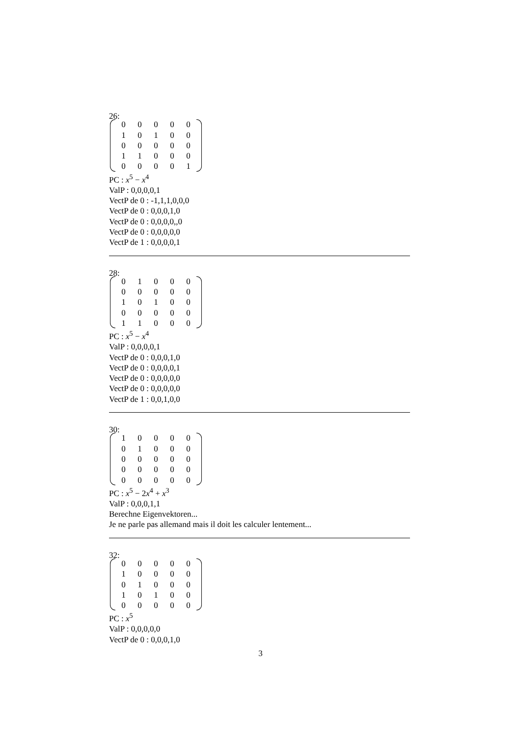26:
| 0 | 0 | 0 | 0 | 0 |
| 1 | 0 | 1 | 0 | 0 |
| 0 | 0 | 0 | 0 | 0 |
| 1 | 1 | 0 | 0 | 0 |
| 0 | 0 | 0 | 0 | 1 |
PC : x<sup>5</sup> − x<sup>4</sup>
ValP : 0,0,0,0,1
VectP de 0 : -1,1,1,0,0,0
VectP de 0 : 0,0,0,1,0
VectP de 0 : 0,0,0,0,,0
VectP de 0 : 0,0,0,0,0
VectP de 1 : 0,0,0,0,1
28:
| 0 | 1 | 0 | 0 | 0 |
| 0 | 0 | 0 | 0 | 0 |
| 1 | 0 | 1 | 0 | 0 |
| 0 | 0 | 0 | 0 | 0 |
| 1 | 1 | 0 | 0 | 0 |
PC : x<sup>5</sup> − x<sup>4</sup>
ValP : 0,0,0,0,1
VectP de 0 : 0,0,0,1,0
VectP de 0 : 0,0,0,0,1
VectP de 0 : 0,0,0,0,0
VectP de 0 : 0,0,0,0,0
VectP de 1 : 0,0,1,0,0
30:
| 1 | 0 | 0 | 0 | 0 |
| 0 | 1 | 0 | 0 | 0 |
| 0 | 0 | 0 | 0 | 0 |
| 0 | 0 | 0 | 0 | 0 |
| 0 | 0 | 0 | 0 | 0 |
PC : x<sup>5</sup> − 2x<sup>4</sup> + x<sup>3</sup>
ValP : 0,0,0,1,1
Berechne Eigenvektoren...
Je ne parle pas allemand mais il doit les calculer lentement...
32:
| 0 | 0 | 0 | 0 | 0 |
| 1 | 0 | 0 | 0 | 0 |
| 0 | 1 | 0 | 0 | 0 |
| 1 | 0 | 1 | 0 | 0 |
| 0 | 0 | 0 | 0 | 0 |
PC : x<sup>5</sup>
ValP : 0,0,0,0,0
VectP de 0 : 0,0,0,1,0
3